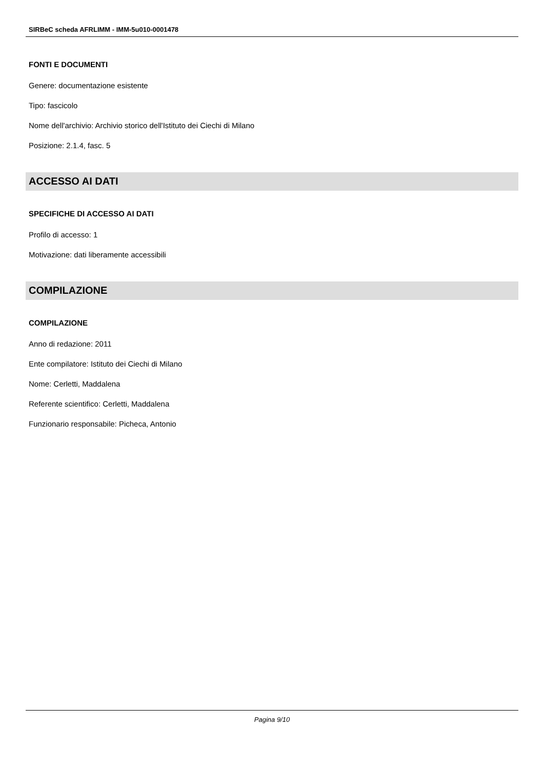SIRBeC scheda AFRLIMM - IMM-5u010-0001478
FONTI E DOCUMENTI
Genere: documentazione esistente
Tipo: fascicolo
Nome dell'archivio: Archivio storico dell'Istituto dei Ciechi di Milano
Posizione: 2.1.4, fasc. 5
ACCESSO AI DATI
SPECIFICHE DI ACCESSO AI DATI
Profilo di accesso: 1
Motivazione: dati liberamente accessibili
COMPILAZIONE
COMPILAZIONE
Anno di redazione: 2011
Ente compilatore: Istituto dei Ciechi di Milano
Nome: Cerletti, Maddalena
Referente scientifico: Cerletti, Maddalena
Funzionario responsabile: Picheca, Antonio
Pagina 9/10